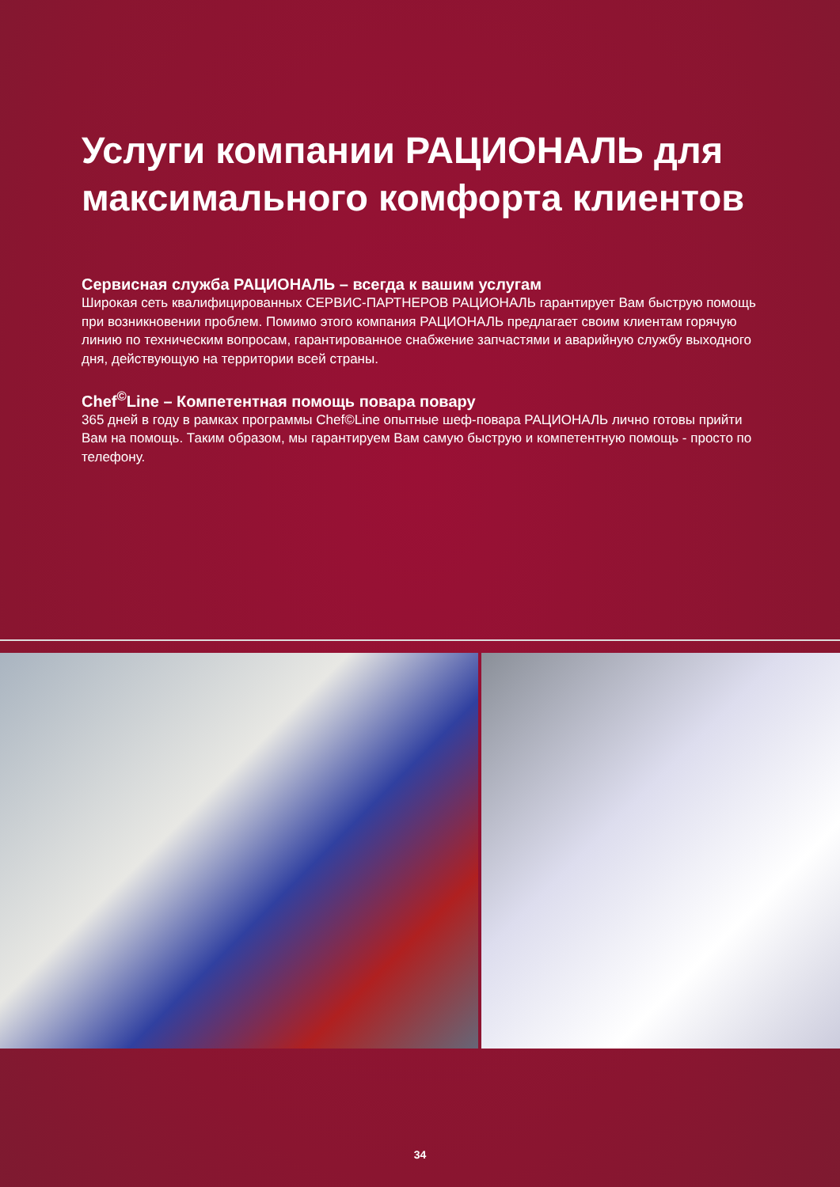Услуги компании РАЦИОНАЛЬ для максимального комфорта клиентов
Сервисная служба РАЦИОНАЛЬ – всегда к вашим услугам
Широкая сеть квалифицированных СЕРВИС-ПАРТНЕРОВ РАЦИОНАЛЬ гарантирует Вам быструю помощь при возникновении проблем. Помимо этого компания РАЦИОНАЛЬ предлагает своим клиентам горячую линию по техническим вопросам, гарантированное снабжение запчастями и аварийную службу выходного дня, действующую на территории всей страны.
Chef<sup>©</sup>Line – Компетентная помощь повара повару
365 дней в году в рамках программы Chef©Line опытные шеф-повара РАЦИОНАЛЬ лично готовы прийти Вам на помощь. Таким образом, мы гарантируем Вам самую быструю и компетентную помощь - просто по телефону.
34